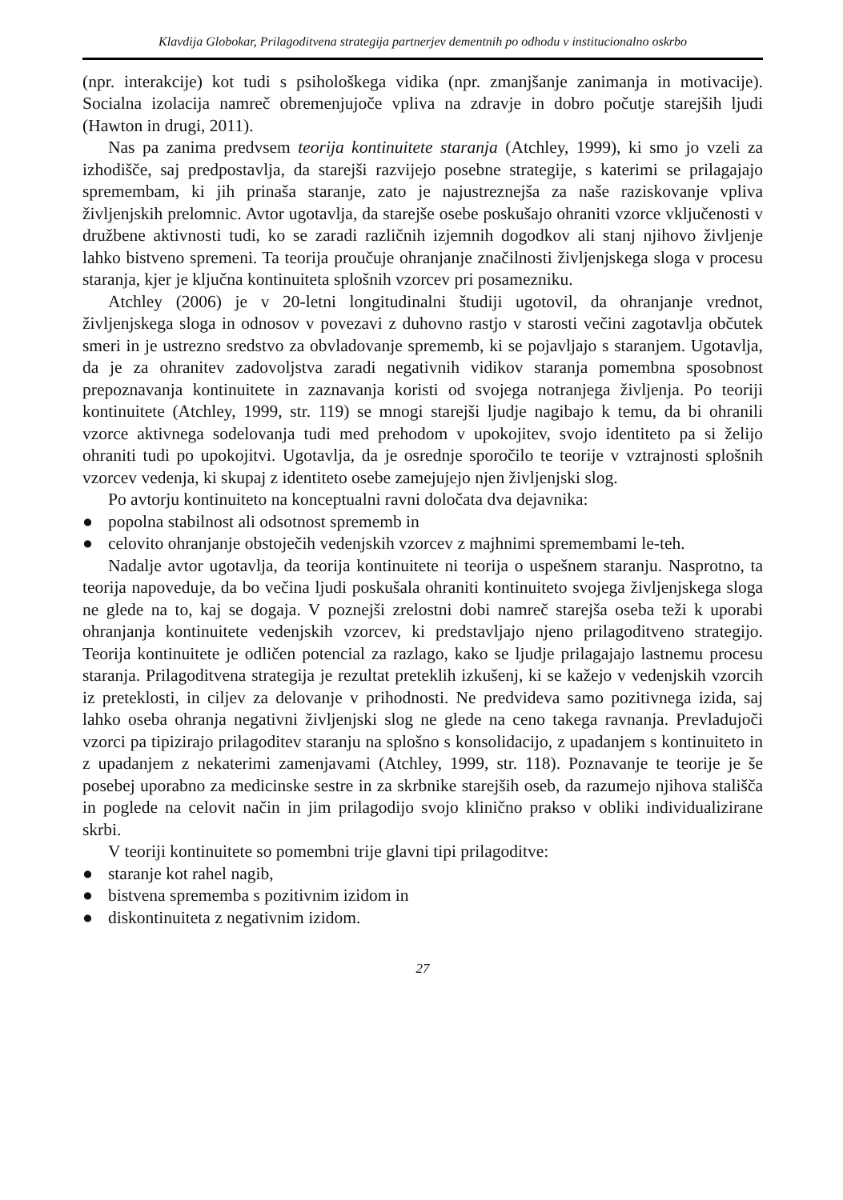Klavdija Globokar, Prilagoditvena strategija partnerjev dementnih po odhodu v institucionalno oskrbo
(npr. interakcije) kot tudi s psihološkega vidika (npr. zmanjšanje zanimanja in motivacije). Socialna izolacija namreč obremenjujoče vpliva na zdravje in dobro počutje starejših ljudi (Hawton in drugi, 2011).
Nas pa zanima predvsem teorija kontinuitete staranja (Atchley, 1999), ki smo jo vzeli za izhodišče, saj predpostavlja, da starejši razvijejo posebne strategije, s katerimi se prilagajajo spremembam, ki jih prinaša staranje, zato je najustreznejša za naše raziskovanje vpliva življenjskih prelomnic. Avtor ugotavlja, da starejše osebe poskušajo ohraniti vzorce vključenosti v družbene aktivnosti tudi, ko se zaradi različnih izjemnih dogodkov ali stanj njihovo življenje lahko bistveno spremeni. Ta teorija proučuje ohranjanje značilnosti življenjskega sloga v procesu staranja, kjer je ključna kontinuiteta splošnih vzorcev pri posamezniku.
Atchley (2006) je v 20-letni longitudinalni študiji ugotovil, da ohranjanje vrednot, življenjskega sloga in odnosov v povezavi z duhovno rastjo v starosti večini zagotavlja občutek smeri in je ustrezno sredstvo za obvladovanje sprememb, ki se pojavljajo s staranjem. Ugotavlja, da je za ohranitev zadovoljstva zaradi negativnih vidikov staranja pomembna sposobnost prepoznavanja kontinuitete in zaznavanja koristi od svojega notranjega življenja. Po teoriji kontinuitete (Atchley, 1999, str. 119) se mnogi starejši ljudje nagibajo k temu, da bi ohranili vzorce aktivnega sodelovanja tudi med prehodom v upokojitev, svojo identiteto pa si želijo ohraniti tudi po upokojitvi. Ugotavlja, da je osrednje sporočilo te teorije v vztrajnosti splošnih vzorcev vedenja, ki skupaj z identiteto osebe zamejujejo njen življenjski slog.
Po avtorju kontinuiteto na konceptualni ravni določata dva dejavnika:
● popolna stabilnost ali odsotnost sprememb in
● celovito ohranjanje obstoječih vedenjskih vzorcev z majhnimi spremembami le-teh.
Nadalje avtor ugotavlja, da teorija kontinuitete ni teorija o uspešnem staranju. Nasprotno, ta teorija napoveduje, da bo večina ljudi poskušala ohraniti kontinuiteto svojega življenjskega sloga ne glede na to, kaj se dogaja. V poznejši zrelostni dobi namreč starejša oseba teži k uporabi ohranjanja kontinuitete vedenjskih vzorcev, ki predstavljajo njeno prilagoditveno strategijo. Teorija kontinuitete je odličen potencial za razlago, kako se ljudje prilagajajo lastnemu procesu staranja. Prilagoditvena strategija je rezultat preteklih izkušenj, ki se kažejo v vedenjskih vzorcih iz preteklosti, in ciljev za delovanje v prihodnosti. Ne predvideva samo pozitivnega izida, saj lahko oseba ohranja negativni življenjski slog ne glede na ceno takega ravnanja. Prevladujoči vzorci pa tipizirajo prilagoditev staranju na splošno s konsolidacijo, z upadanjem s kontinuiteto in z upadanjem z nekaterimi zamenjavami (Atchley, 1999, str. 118). Poznavanje te teorije je še posebej uporabno za medicinske sestre in za skrbnike starejših oseb, da razumejo njihova stališča in poglede na celovit način in jim prilagodijo svojo klinično prakso v obliki individualizirane skrbi.
V teoriji kontinuitete so pomembni trije glavni tipi prilagoditve:
● staranje kot rahel nagib,
● bistvena sprememba s pozitivnim izidom in
● diskontinuiteta z negativnim izidom.
27